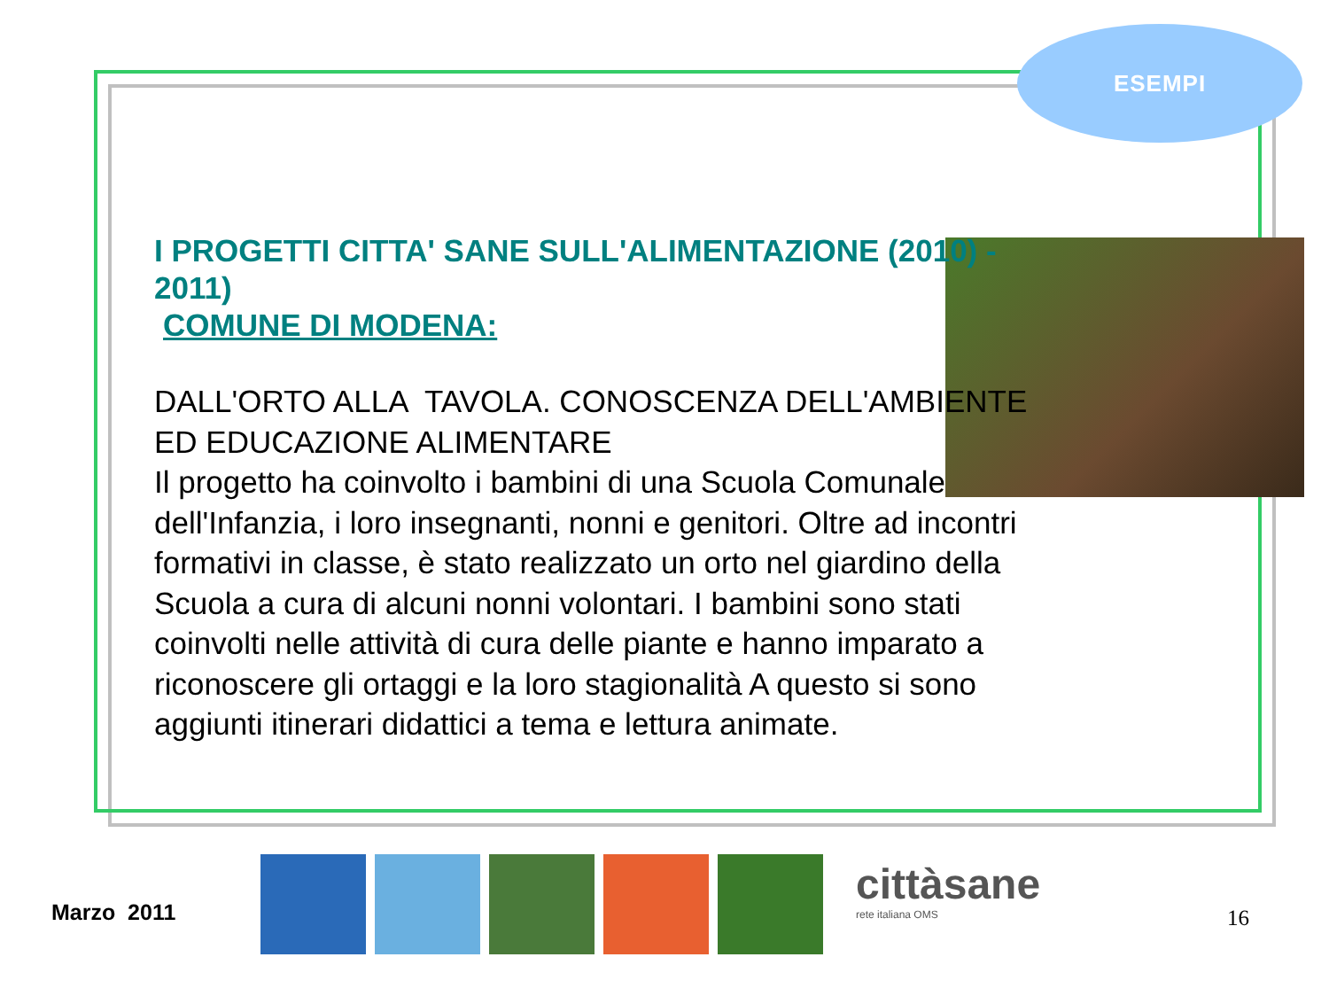ESEMPI
I PROGETTI CITTA' SANE SULL'ALIMENTAZIONE (2010) - 2011)
COMUNE DI MODENA:
DALL'ORTO ALLA TAVOLA. CONOSCENZA DELL'AMBIENTE ED EDUCAZIONE ALIMENTARE
Il progetto ha coinvolto i bambini di una Scuola Comunale dell'Infanzia, i loro insegnanti, nonni e genitori. Oltre ad incontri formativi in classe, è stato realizzato un orto nel giardino della Scuola a cura di alcuni nonni volontari. I bambini sono stati coinvolti nelle attività di cura delle piante e hanno imparato a riconoscere gli ortaggi e la loro stagionalità A questo si sono aggiunti itinerari didattici a tema e lettura animate.
Marzo 2011
cittàsane
rete italiana OMS
16